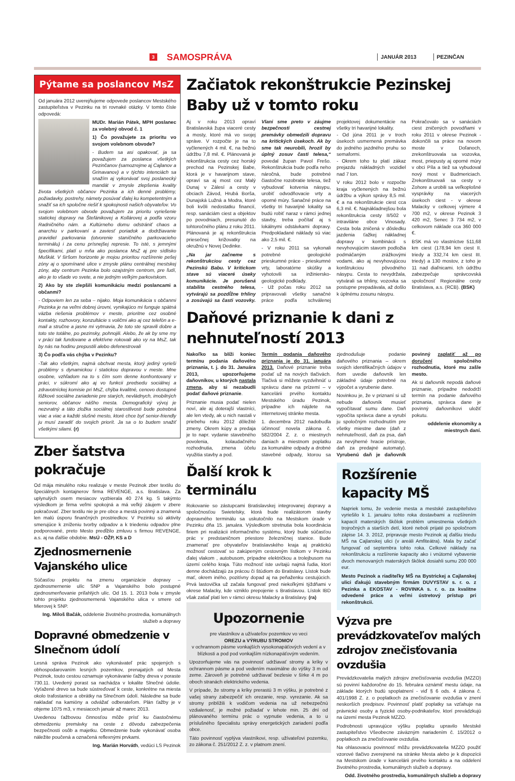3 SAMOSPRÁVA JANUÁR 2013 PEZINČAN
Pýtame sa poslancov MsZ
Od januára 2012 uverejňujeme odpovede poslancov Mestského zastupiteľstva v Pezinku na tri rovnaké otázky. V tomto čísle odpovedá:
MUDr. Marián Pátek, MPH poslanec za volebný obvod č. 1
1) Čo považujete za prioritu vo svojom volebnom obvode?
- Budem sa asi opakovať, ja sa považujem za poslanca všetkých Pezinčanov (samozrejme aj Cajlanov a Grinavanov) a v týchto intenciách sa snažím aj vykonávať svoj poslanecký mandát v zmysle zlepšenia kvality života všetkých občanov Pezinka a ich denné problémy, požiadavky, postrehy, námety posúvať ďalej ku kompetentným a snažiť sa ich spoločne riešiť k spokojnosti našich obyvateľov. Vo svojom volebnom obvode považujem za prioritu vyriešenie statickej dopravy na Štefánikovej a Kollárovej a podľa vzoru Radničného nám. a Kultúrneho domu odstrániť chaos a anarchiu v parkovaní a zaviesť poriadok a dodržiavanie pravidiel parkovania (otvorenie staničného parkovacieho terminálu) i za cenu prísnejšej represie. To isté, s jemnými špecifikami, platí u mňa ako poslanca MsZ aj pre sídlisko Muškát. V širšom horizonte je mojou prioritou rozšírenie pešej zóny aj o spomínané ulice v zmysle plánu centrálnej mestskej zóny, aby centrum Pezinka bolo ozajstným centrom, pre ľudí, ako je to všade vo svete, a nie jedným veľkým parkoviskom.
2) Ako by ste zlepšili komunikáciu medzi poslancami a občanmi?
- Odpoviem len za seba – nijako. Moja komunikácia s občanmi Pezinka je na veľmi dobrej úrovni, vynikajúco mi funguje spätná väzba riešenia problémov v meste, prioritne cez osobné kontakty, rozhovory, konzultácie s voličmi ako aj cez telefón a e-mail a stručne a jasne mi vytmavia, že toto ste spravili dobre a toto ste totálne, po pezinsky, pohnojili. Alebo, že ak by sme my v práci tak fundovane a efektívne rokovali ako vy na MsZ, tak by nás na hodinu prepustili alebo defenestrovali
3) Čo podľa vás chýba v Pezinku?
-Tak ako všetkým, najmä obchvat mesta, ktorý jediný vyrieši problémy s dynamickou i statickou dopravou v meste. Mne osobne, vzhľadom na to s čím som denne konfrontovaný v práci, v súkromí ako aj vo funkcii predsedu sociálnej a zdravotníckej komisie pri MsZ, chýba kvalitné, cenovo dostupné lôžkové sociálne zariadenie pre starých, nevládnych, imobilných seniorov, občanov nášho mesta. Demografický vývoj je nezvratný a táto zložka sociálnej starostlivosti bude potrebná viac a viac a každé slušné mesto, ktoré chce byť senior-friendly ju musí zaradiť do svojich priorít. Ja sa o to budem snažiť všetkými silami. (r)
Zber šatstva pokračuje
Od mája minulého roku realizuje v meste Pezinok zber textilu do špeciálnych kontajnerov firma REVENGE, a.s. Bratislava. Za uplynulých osem mesiacov vyzbierala 40 274 kg. S takýmto výsledkom je firma veľmi spokojná a má veľký záujem v zbere pokračovať. Zber textilu nie je pre obce a mestá povinný a znamená len malú úsporu finančných prostriedkov. V Pezinku sú aktivity smerujúce k zníženiu tvorby odpadov a k triedeniu odpadov plne podporované, preto Mesto predĺžilo zmluvu s firmou REVENGE, a.s. aj na ďalšie obdobie. MsÚ - OŽP, KS a D
Zjednosmernenie Vajanského ulice
Súčasťou projektu na zmenu organizácie dopravy – zjednosmernenie ulíc SNP a Vajanského bolo postupné zjednosmerňovanie priľahlých ulíc. Od 15. 1. 2013 bola v zmysle tohto projektu zjednosmernená Vajanského ulica v smere od Mierovej k SNP.
Ing. Miloš Bačák, oddelenie životného prostredia, komunálnych služieb a dopravy
Dopravné obmedzenie v Slnečnom údolí
Lesná správa Pezinok ako vykonávateľ prác spojených s obhospodarovaním lesných pozemkov, prenajatých od Mesta Pezinok, touto cestou oznamuje vykonávanie ťažby dreva v poraste 730.11. Uvedený porast sa nachádza v lokalite Slnečné údolie. Vyťažené drevo sa bude sústreďovať k ceste, konkrétne na miesta okolo trafostanice a obrátky na Slnečnom údolí. Následne sa bude nakladať na kamióny a odvážať odberateľom. Plán ťažby je v objeme 1075 m3, v mesiacoch január až marec 2013.
Uvedenou ťažbovou činnosťou môže prísť ku čiastočnému obmedzeniu premávky na ceste z dôvodu zabezpečenia bezpečnosti osôb a majetku. Obmedzenie bude vykonávať osoba náležite poučená a označená reflexnými prvkami.
Ing. Marián Horváth, vedúci LS Pezinok
Začiatok rekonštrukcie Pezinskej Baby už v tomto roku
Aj v roku 2013 opraví Bratislavská župa viaceré cesty a mosty, ktoré má vo svojej správe. V rozpočte je na to vyčlenených 4 mil. €, na bežnú údržbu 7,8 mil. €. Plánovaná je rekonštrukcia cesty cez horský prechod na Pezinskej Babe, ktorá je v havarijnom stave, opraví sa aj most cez Malý Dunaj v Zálesí a cesty v obciach Závod, Hrubá Borša, Dunajská Lužná a Modra, ktoré boli kvôli nedostatku financií, resp. sanáciám ciest a objektov po povodniach, presunuté do tohtoročného plánu z roku 2011. Plánovaná je aj rekonštrukcia priesečnej križovatky na okružnú v Novej Dedinke.
„Na jar začneme s rekonštrukciou cesty cez Pezinskú Babu. V kritickom stave sú viaceré úseky komunikácie. Je porušená stabilita cestného telesa, vytvárajú sa pozdĺžne trhliny a zosúvajú sa časti vozovky. Vlani sme preto v záujme bezpečnosti cestnej premávky obmedzili dopravu na kritických úsekoch. Ak by sme tak neurobili, hrozil by úplný zosuv časti telesa,“ povedal župan Pavol Frešo. Rekonštrukcia bude podľa neho náročná, bude potrebné čiastočne rozobratie telesa, tiež vybudovať kotvenia násypu, urobiť odvodňovacie vrty a oporné múry. Sanačné práce na všetky tri havarijné lokality sa budú robiť naraz v rámci jednej stavby, treba počítať aj s lokálnymi odstávkami dopravy. Predpokladané náklady sú viac ako 2,5 mil. €.
- V roku 2011 sa vykonali potrebné geologické prieskumné práce - prieskumné vrty, laboratórne skúšky a vyhotovili sa inžiniersko-geologické podklady.
- Už počas roku 2012 sa pripravovali všetky sanačné práce podľa schválenej projektovej dokumentácie na všetky tri havarijné lokality.
- Od júna 2011 je v troch úsekoch usmernená premávka do jedného jazdného pruhu so semaformi.
- Okrem toho tu platí zákaz prejazdu nákladných vozidiel nad 7 ton.
V roku 2012 bolo v rozpočte kraja vyčlenených na bežnú údržbu a výkon správy 8,5 mil. € a na rekonštrukcie ciest cca 6,3 mil. €. Najnákladnejšou bola rekonštrukcia cesty II/502 v intraviláne obce Vinosady. Cesta bola zničená v dôsledku jazdenia ťažkej nákladnej dopravy v kombinácii s nevyhovujúcim stavom podložia podmáčaným zrážkovými vodami, ako aj nevyhovujúcou konštrukciou pôvodného násypu. Cesta to nevydržala, vytvárali sa trhliny, vozovka sa postupne prepadávala, až došlo k úplnému zosunu násypu.
Pokračovalo sa v sanáciách ciest zničených povodňami v roku 2011 v okrese Pezinok - dokončili sa práce na novom moste v Doľanoch, zrekonštruovala sa vozovka, most, priepusty aj oporné múry v obci Píla a tiež sa vybudoval nový most v Budmericiach. Zrekonštruovali sa cesty v Zohore a urobili sa veľkoplošné vysprávky na viacerých úsekoch ciest - v okrese Malacky v celkovej výmere 4 700 m2, v okrese Pezinok 3 420 m2, Senec 3 734 m2, v celkovom náklade cca 360 000 €.
BSK má vo vlastníctve 511,68 km ciest (178,94 km ciest II. triedy a 332,74 km ciest III. triedy) a 130 mostov, z toho je 11 nad diaľnicami. Ich údržbu zabezpečuje správcovská spoločnosť Regionálne cesty Bratislava, a.s. (RCB). (BSK)
Daňové priznanie k dani z nehnuteľností 2013
Nakoľko sa blíži koniec termínu podania daňového priznania, t. j. do 31. Januára 2013, upozorňujeme daňovníkov, u ktorých nastala zmena, aby si nezabudli podať daňové priznanie.
Priznanie musia podať nielen noví, ale aj doterajší vlastníci, ale len vtedy, ak u nich nastali v priebehu roku 2012 dôležité zmeny. Okrem kúpy a predaja je to napr. vydanie stavebného povolenia, kolaudačného rozhodnutia, zmena účelu využitia stavby a pod.
Termín podania daňového priznania je do 31. januára 2013. Daňové priznanie treba podať už na nových tlačivách. Tlačivá si môžete vyzdvihnúť u správcu dane na prízemí – v kancelárii prvého kontaktu Mestského úradu Pezinok, prípadne ich nájdete na internetovej stránke mesta.
1. decembra 2012 nadobudla účinnosť novela zákona č. 582/2004 Z. z. o miestnych daniach a miestnom poplatku za komunálne odpady a drobné stavebné odpady, ktorou sa zjednodušuje podanie daňového priznania – okrem svojich identifikačných údajov v ňom uvedie daňovník len základné údaje potrebné na výpočet a vyrubenie dane.
Novinkou je, že v priznaní si už nebude daňovník musieť vypočítavať sumu dane. Daň vypočíta správca dane a vyrubí ju spoločným rozhodnutím pre všetky miestne dane (daň z nehnuteľností, daň za psa, daň za nevýherné hracie prístroje, daň za predajné automaty). Vyrubenú daň je daňovník povinný zaplatiť až po doručení spoločného rozhodnutia, ktoré mu zašle mesto.
Ak si daňovník nepodá daňové priznanie, prípadne nedodrží termín na podanie daňového priznania, správca dane je povinný daňovníkovi uložiť pokutu.
oddelenie ekonomiky a miestnych daní.
Ďalší krok k terminálu
Rokovanie so zástupcami Bratislavskej integrovanej dopravy a spoločnosťou Swietelsky, ktorá bude realizátorom stavby dopravného terminálu sa uskutočnilo na Mestskom úrade v Pezinku dňa 15. januára. Výsledkom stretnutia bola koordinácia firiem pri realizácii informačného systému, ktorý bude súčasťou prác v predstaničnom priestore železničnej stanice. Bude znamenať pre obyvateľov bratislavského kraja aj praktickú možnosť cestovať so zakúpeným cestovným lístkom v Pezinku ďalej vlakom , autobusom, prípadne električkou a trolejbusom na území celého kraja. Túto možnosť iste uvítajú najmä ľudia, ktorí denne dochádzajú za prácou či štúdiom do Bratislavy. Lístok bude mať, okrem iného, pozitívny dopad aj na peňaženku cestujúcich. Prvá lastovička už začala fungovať pred niekoľkými týždňami v okrese Malacky, kde vzniklo prepojenie s Bratislavou. Lístok IBD však zatiaľ platí len v rámci okresu Malacky a Bratislavy. (ra)
Upozornenie
pre vlastníkov a užívateľov pozemkov vo veci
OREZU a VÝRUBU STROMOV
v ochrannom pásme vonkajších vysokonapäťových vedení a v blízkosti a pod pod vonkajším nízkonapäťovým vedením.
Upozorňujeme vás na povinnosť udržiavať stromy a kríky v ochrannom pásme a pod vedením maximálne do výšky 3 m od zeme. Zároveň je potrebné udržiavať bezlesie v šírke 4 m po oboch stranách elektrického vedenia.
V prípade, že stromy a kríky prerastú 3 m výšku, je potrebné z vašej strany zabezpečiť ich orezanie, resp. vyrezanie. Ak sa stromy priblížili k vodičom vedenia na už nebezpečnú vzdialenosť, je možné požiadať v lehote min. 25 dní od plánovaného termínu prác o vypnutie vedenia, a to u príslušného špecialistu správy energetických zariadení podľa obce.
Táto povinnosť vyplýva vlastníkovi, resp. užívateľovi pozemku, zo zákona č. 251/2012 Z. z. v platnom znení.
Rozšírenie kapacity MŠ
Napriek tomu, že vedenie mesta a mestské zastupiteľstvo vyriešilo k 1. januáru tohto roka dostavbami a rozšírením kapacít materských škôlok problém umiestnenia všetkých trojročných a starších detí, ktoré neboli prijaté po spoločnom zápise 14. 3. 2012, pripravuje mesto Pezinok aj ďalšiu triedu MŠ na Cajlanskej ulici (v areáli Amfiteátra). Mala by začať fungovať od septembra tohto roka. Celkové náklady na rekonštrukciu a rozšírenie kapacity ako i vnútorné vybavenie dvoch menovaných materských škôlok dosiahli sumu 200 000 eur.
Mesto Pezinok a riaditeľky MŠ na Bystrickej a Cajlanskej ulici ďakujú stavebným firmám DUVYSTAV s. r. o. z Pezinka a EKOSTAV - ROVINKA s. r. o. za kvalitne odvedené práce a veľmi ústretový prístup pri rekonštrukcii.
Výzva pre prevádzkovateľov malých zdrojov znečisťovania ovzdušia
Prevádzkovatelia malých zdrojov znečisťovania ovzdušia (MZZO) sú povinní každoročne do 15. februára oznámiť mestu údaje, na základe ktorých budú spoplatnení - viď § 6 ods. 4 zákona č. 401/1998 Z. z. o poplatkoch za znečisťovanie ovzdušia v znení neskorších predpisov. Povinnosť platiť poplatky sa vzťahuje na právnické osoby a fyzické osoby-podnikateľov, ktorí prevádzkujú na území mesta Pezinok MZZO.
Podrobnosti upravujúce výšku poplatku upravilo Mestské zastupiteľstvo Všeobecne záväzným nariadením č. 15/2012 o poplatkoch za znečisťovanie ovzdušia.
Na ohlasovaciu povinnosť môžu prevádzkovatelia MZZO použiť vzorové tlačivo zverejnené na stránke Mesta alebo je k dispozícii na Mestskom úrade v kancelárii prvého kontaktu a na oddelení životného prostredia, komunálnych služieb a dopravy.
Odd. životného prostredia, komunálnych služieb a dopravy